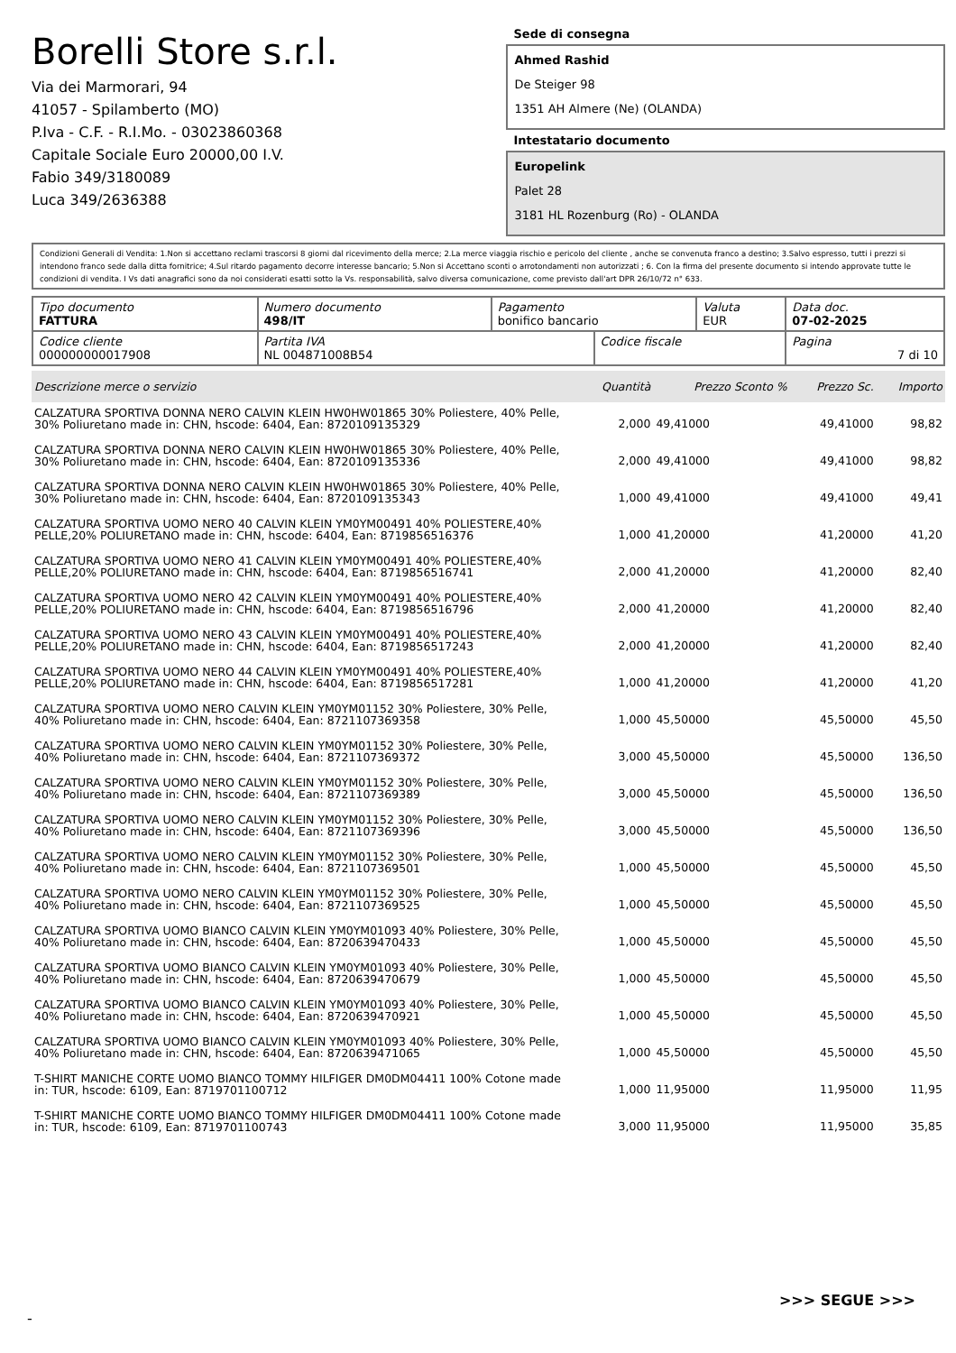Borelli Store s.r.l.
Via dei Marmorari, 94
41057 - Spilamberto (MO)
P.Iva - C.F. - R.I.Mo. - 03023860368
Capitale Sociale Euro 20000,00 I.V.
Fabio 349/3180089
Luca 349/2636388
Sede di consegna
Ahmed Rashid
De Steiger 98
1351 AH Almere (Ne) (OLANDA)
Intestatario documento
Europelink
Palet 28
3181 HL Rozenburg (Ro) - OLANDA
Condizioni Generali di Vendita: 1.Non si accettano reclami trascorsi 8 giorni dal ricevimento della merce; 2.La merce viaggia rischio e pericolo del cliente , anche se convenuta franco a destino; 3.Salvo espresso, tutti i prezzi si intendono franco sede dalla ditta fornitrice; 4.Sul ritardo pagamento decorre interesse bancario; 5.Non si Accettano sconti o arrotondamenti non autorizzati ; 6. Con la firma del presente documento si intendo approvate tutte le condizioni di vendita. I Vs dati anagrafici sono da noi considerati esatti sotto la Vs. responsabilità, salvo diversa comunicazione, come previsto dall'art DPR 26/10/72 n° 633.
| Tipo documento FATTURA | Numero documento 498/IT | Pagamento bonifico bancario | | Valuta EUR | Data doc. 07-02-2025 |
| Codice cliente 000000000017908 | Partita IVA NL 004871008B54 | | Codice fiscale | | Pagina 7 di 10 |
| Descrizione merce o servizio | Quantità | Prezzo Sconto % | Prezzo Sc. | Importo |
| --- | --- | --- | --- | --- |
| CALZATURA SPORTIVA DONNA NERO CALVIN KLEIN HW0HW01865 30% Poliestere, 40% Pelle, 30% Poliuretano made in: CHN, hscode: 6404, Ean: 8720109135329 | 2,000 | 49,41000 | 49,41000 | 98,82 |
| CALZATURA SPORTIVA DONNA NERO CALVIN KLEIN HW0HW01865 30% Poliestere, 40% Pelle, 30% Poliuretano made in: CHN, hscode: 6404, Ean: 8720109135336 | 2,000 | 49,41000 | 49,41000 | 98,82 |
| CALZATURA SPORTIVA DONNA NERO CALVIN KLEIN HW0HW01865 30% Poliestere, 40% Pelle, 30% Poliuretano made in: CHN, hscode: 6404, Ean: 8720109135343 | 1,000 | 49,41000 | 49,41000 | 49,41 |
| CALZATURA SPORTIVA UOMO NERO 40 CALVIN KLEIN YM0YM00491 40% POLIESTERE,40% PELLE,20% POLIURETANO made in: CHN, hscode: 6404, Ean: 8719856516376 | 1,000 | 41,20000 | 41,20000 | 41,20 |
| CALZATURA SPORTIVA UOMO NERO 41 CALVIN KLEIN YM0YM00491 40% POLIESTERE,40% PELLE,20% POLIURETANO made in: CHN, hscode: 6404, Ean: 8719856516741 | 2,000 | 41,20000 | 41,20000 | 82,40 |
| CALZATURA SPORTIVA UOMO NERO 42 CALVIN KLEIN YM0YM00491 40% POLIESTERE,40% PELLE,20% POLIURETANO made in: CHN, hscode: 6404, Ean: 8719856516796 | 2,000 | 41,20000 | 41,20000 | 82,40 |
| CALZATURA SPORTIVA UOMO NERO 43 CALVIN KLEIN YM0YM00491 40% POLIESTERE,40% PELLE,20% POLIURETANO made in: CHN, hscode: 6404, Ean: 8719856517243 | 2,000 | 41,20000 | 41,20000 | 82,40 |
| CALZATURA SPORTIVA UOMO NERO 44 CALVIN KLEIN YM0YM00491 40% POLIESTERE,40% PELLE,20% POLIURETANO made in: CHN, hscode: 6404, Ean: 8719856517281 | 1,000 | 41,20000 | 41,20000 | 41,20 |
| CALZATURA SPORTIVA UOMO NERO CALVIN KLEIN YM0YM01152 30% Poliestere, 30% Pelle, 40% Poliuretano made in: CHN, hscode: 6404, Ean: 8721107369358 | 1,000 | 45,50000 | 45,50000 | 45,50 |
| CALZATURA SPORTIVA UOMO NERO CALVIN KLEIN YM0YM01152 30% Poliestere, 30% Pelle, 40% Poliuretano made in: CHN, hscode: 6404, Ean: 8721107369372 | 3,000 | 45,50000 | 45,50000 | 136,50 |
| CALZATURA SPORTIVA UOMO NERO CALVIN KLEIN YM0YM01152 30% Poliestere, 30% Pelle, 40% Poliuretano made in: CHN, hscode: 6404, Ean: 8721107369389 | 3,000 | 45,50000 | 45,50000 | 136,50 |
| CALZATURA SPORTIVA UOMO NERO CALVIN KLEIN YM0YM01152 30% Poliestere, 30% Pelle, 40% Poliuretano made in: CHN, hscode: 6404, Ean: 8721107369396 | 3,000 | 45,50000 | 45,50000 | 136,50 |
| CALZATURA SPORTIVA UOMO NERO CALVIN KLEIN YM0YM01152 30% Poliestere, 30% Pelle, 40% Poliuretano made in: CHN, hscode: 6404, Ean: 8721107369501 | 1,000 | 45,50000 | 45,50000 | 45,50 |
| CALZATURA SPORTIVA UOMO NERO CALVIN KLEIN YM0YM01152 30% Poliestere, 30% Pelle, 40% Poliuretano made in: CHN, hscode: 6404, Ean: 8721107369525 | 1,000 | 45,50000 | 45,50000 | 45,50 |
| CALZATURA SPORTIVA UOMO BIANCO CALVIN KLEIN YM0YM01093 40% Poliestere, 30% Pelle, 40% Poliuretano made in: CHN, hscode: 6404, Ean: 8720639470433 | 1,000 | 45,50000 | 45,50000 | 45,50 |
| CALZATURA SPORTIVA UOMO BIANCO CALVIN KLEIN YM0YM01093 40% Poliestere, 30% Pelle, 40% Poliuretano made in: CHN, hscode: 6404, Ean: 8720639470679 | 1,000 | 45,50000 | 45,50000 | 45,50 |
| CALZATURA SPORTIVA UOMO BIANCO CALVIN KLEIN YM0YM01093 40% Poliestere, 30% Pelle, 40% Poliuretano made in: CHN, hscode: 6404, Ean: 8720639470921 | 1,000 | 45,50000 | 45,50000 | 45,50 |
| CALZATURA SPORTIVA UOMO BIANCO CALVIN KLEIN YM0YM01093 40% Poliestere, 30% Pelle, 40% Poliuretano made in: CHN, hscode: 6404, Ean: 8720639471065 | 1,000 | 45,50000 | 45,50000 | 45,50 |
| T-SHIRT MANICHE CORTE UOMO BIANCO TOMMY HILFIGER DM0DM04411 100% Cotone made in: TUR, hscode: 6109, Ean: 8719701100712 | 1,000 | 11,95000 | 11,95000 | 11,95 |
| T-SHIRT MANICHE CORTE UOMO BIANCO TOMMY HILFIGER DM0DM04411 100% Cotone made in: TUR, hscode: 6109, Ean: 8719701100743 | 3,000 | 11,95000 | 11,95000 | 35,85 |
>>> SEGUE >>>
-